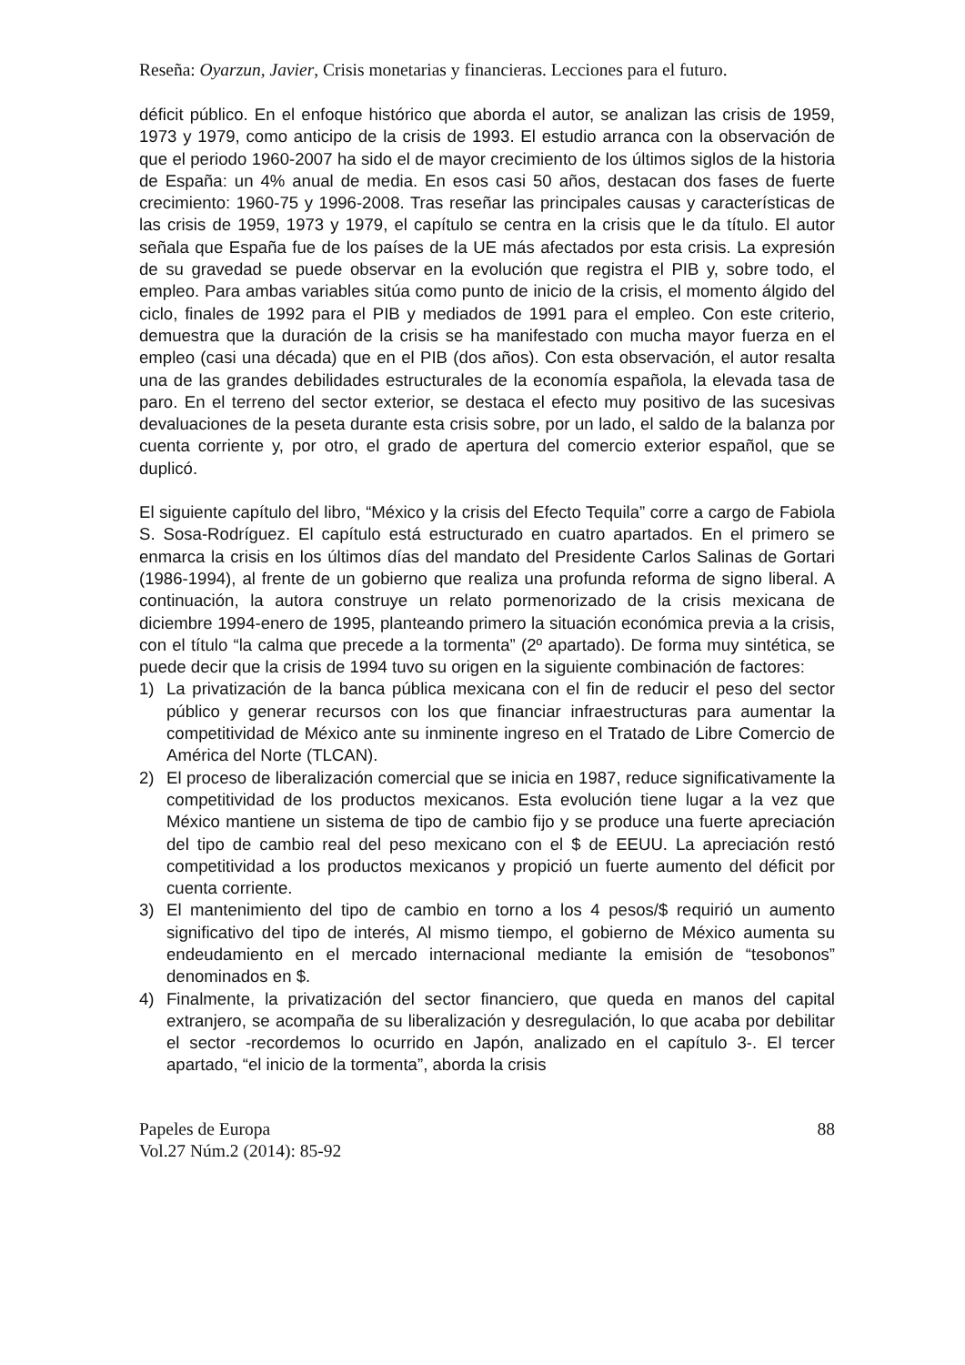Reseña: Oyarzun, Javier, Crisis monetarias y financieras. Lecciones para el futuro.
déficit público. En el enfoque histórico que aborda el autor, se analizan las crisis de 1959, 1973 y 1979, como anticipo de la crisis de 1993. El estudio arranca con la observación de que el periodo 1960-2007 ha sido el de mayor crecimiento de los últimos siglos de la historia de España: un 4% anual de media. En esos casi 50 años, destacan dos fases de fuerte crecimiento: 1960-75 y 1996-2008. Tras reseñar las principales causas y características de las crisis de 1959, 1973 y 1979, el capítulo se centra en la crisis que le da título. El autor señala que España fue de los países de la UE más afectados por esta crisis. La expresión de su gravedad se puede observar en la evolución que registra el PIB y, sobre todo, el empleo. Para ambas variables sitúa como punto de inicio de la crisis, el momento álgido del ciclo, finales de 1992 para el PIB y mediados de 1991 para el empleo. Con este criterio, demuestra que la duración de la crisis se ha manifestado con mucha mayor fuerza en el empleo (casi una década) que en el PIB (dos años). Con esta observación, el autor resalta una de las grandes debilidades estructurales de la economía española, la elevada tasa de paro. En el terreno del sector exterior, se destaca el efecto muy positivo de las sucesivas devaluaciones de la peseta durante esta crisis sobre, por un lado, el saldo de la balanza por cuenta corriente y, por otro, el grado de apertura del comercio exterior español, que se duplicó.
El siguiente capítulo del libro, “México y la crisis del Efecto Tequila” corre a cargo de Fabiola S. Sosa-Rodríguez. El capítulo está estructurado en cuatro apartados. En el primero se enmarca la crisis en los últimos días del mandato del Presidente Carlos Salinas de Gortari (1986-1994), al frente de un gobierno que realiza una profunda reforma de signo liberal. A continuación, la autora construye un relato pormenorizado de la crisis mexicana de diciembre 1994-enero de 1995, planteando primero la situación económica previa a la crisis, con el título “la calma que precede a la tormenta” (2º apartado). De forma muy sintética, se puede decir que la crisis de 1994 tuvo su origen en la siguiente combinación de factores:
1) La privatización de la banca pública mexicana con el fin de reducir el peso del sector público y generar recursos con los que financiar infraestructuras para aumentar la competitividad de México ante su inminente ingreso en el Tratado de Libre Comercio de América del Norte (TLCAN).
2) El proceso de liberalización comercial que se inicia en 1987, reduce significativamente la competitividad de los productos mexicanos. Esta evolución tiene lugar a la vez que México mantiene un sistema de tipo de cambio fijo y se produce una fuerte apreciación del tipo de cambio real del peso mexicano con el $ de EEUU. La apreciación restó competitividad a los productos mexicanos y propició un fuerte aumento del déficit por cuenta corriente.
3) El mantenimiento del tipo de cambio en torno a los 4 pesos/$ requirió un aumento significativo del tipo de interés, Al mismo tiempo, el gobierno de México aumenta su endeudamiento en el mercado internacional mediante la emisión de “tesobonos” denominados en $.
4) Finalmente, la privatización del sector financiero, que queda en manos del capital extranjero, se acompaña de su liberalización y desregulación, lo que acaba por debilitar el sector -recordemos lo ocurrido en Japón, analizado en el capítulo 3-. El tercer apartado, “el inicio de la tormenta”, aborda la crisis
Papeles de Europa
Vol.27 Núm.2 (2014): 85-92
88